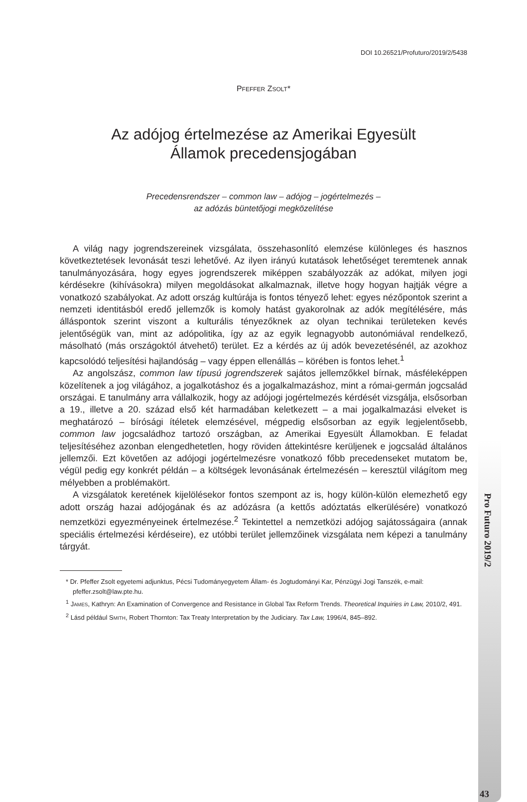DOI 10.26521/Profuturo/2019/2/5438
PFEFFER ZSOLT*
Az adójog értelmezése az Amerikai Egyesült
Államok precedensjogában
Precedensrendszer – common law – adójog – jogértelmezés –
az adózás büntetőjogi megközelítése
A világ nagy jogrendszereinek vizsgálata, összehasonlító elemzése különleges és hasznos következtetések levonását teszi lehetővé. Az ilyen irányú kutatások lehetőséget teremtenek annak tanulmányozására, hogy egyes jogrendszerek miképpen szabályozzák az adókat, milyen jogi kérdésekre (kihívásokra) milyen megoldásokat alkalmaznak, illetve hogy hogyan hajtják végre a vonatkozó szabályokat. Az adott ország kultúrája is fontos tényező lehet: egyes nézőpontok szerint a nemzeti identitásból eredő jellemzők is komoly hatást gyakorolnak az adók megítélésére, más álláspontok szerint viszont a kulturális tényezőknek az olyan technikai területeken kevés jelentőségük van, mint az adópolitika, így az az egyik legnagyobb autonómiával rendelkező, másolható (más országoktól átvehető) terület. Ez a kérdés az új adók bevezetésénél, az azokhoz kapcsolódó teljesítési hajlandóság – vagy éppen ellenállás – körében is fontos lehet.<sup>1</sup>
Az angolszász, common law típusú jogrendszerek sajátos jellemzőkkel bírnak, másféleképpen közelítenek a jog világához, a jogalkotáshoz és a jogalkalmazáshoz, mint a római-germán jogcsalád országai. E tanulmány arra vállalkozik, hogy az adójogi jogértelmezés kérdését vizsgálja, elsősorban a 19., illetve a 20. század első két harmadában keletkezett – a mai jogalkalmazási elveket is meghatározó – bírósági ítéletek elemzésével, mégpedig elsősorban az egyik legjelentősebb, common law jogcsaládhoz tartozó országban, az Amerikai Egyesült Államokban. E feladat teljesítéséhez azonban elengedhetetlen, hogy röviden áttekintésre kerüljenek e jogcsalád általános jellemzői. Ezt követően az adójogi jogértelmezésre vonatkozó főbb precedenseket mutatom be, végül pedig egy konkrét példán – a költségek levonásának értelmezésén – keresztül világítom meg mélyebben a problémakört.
A vizsgálatok keretének kijelölésekor fontos szempont az is, hogy külön-külön elemezhető egy adott ország hazai adójogának és az adózásra (a kettős adóztatás elkerülésére) vonatkozó nemzetközi egyezményeinek értelmezése.<sup>2</sup> Tekintettel a nemzetközi adójog sajátosságaira (annak speciális értelmezési kérdéseire), ez utóbbi terület jellemzőinek vizsgálata nem képezi a tanulmány tárgyát.
* Dr. Pfeffer Zsolt egyetemi adjunktus, Pécsi Tudományegyetem Állam- és Jogtudományi Kar, Pénzügyi Jogi Tanszék, e-mail: pfeffer.zsolt@law.pte.hu.
<sup>1</sup> JAMES, Kathryn: An Examination of Convergence and Resistance in Global Tax Reform Trends. Theoretical Inquiries in Law, 2010/2, 491.
<sup>2</sup> Lásd például SMITH, Robert Thornton: Tax Treaty Interpretation by the Judiciary. Tax Law, 1996/4, 845–892.
Pro Futuro 2019/2
43